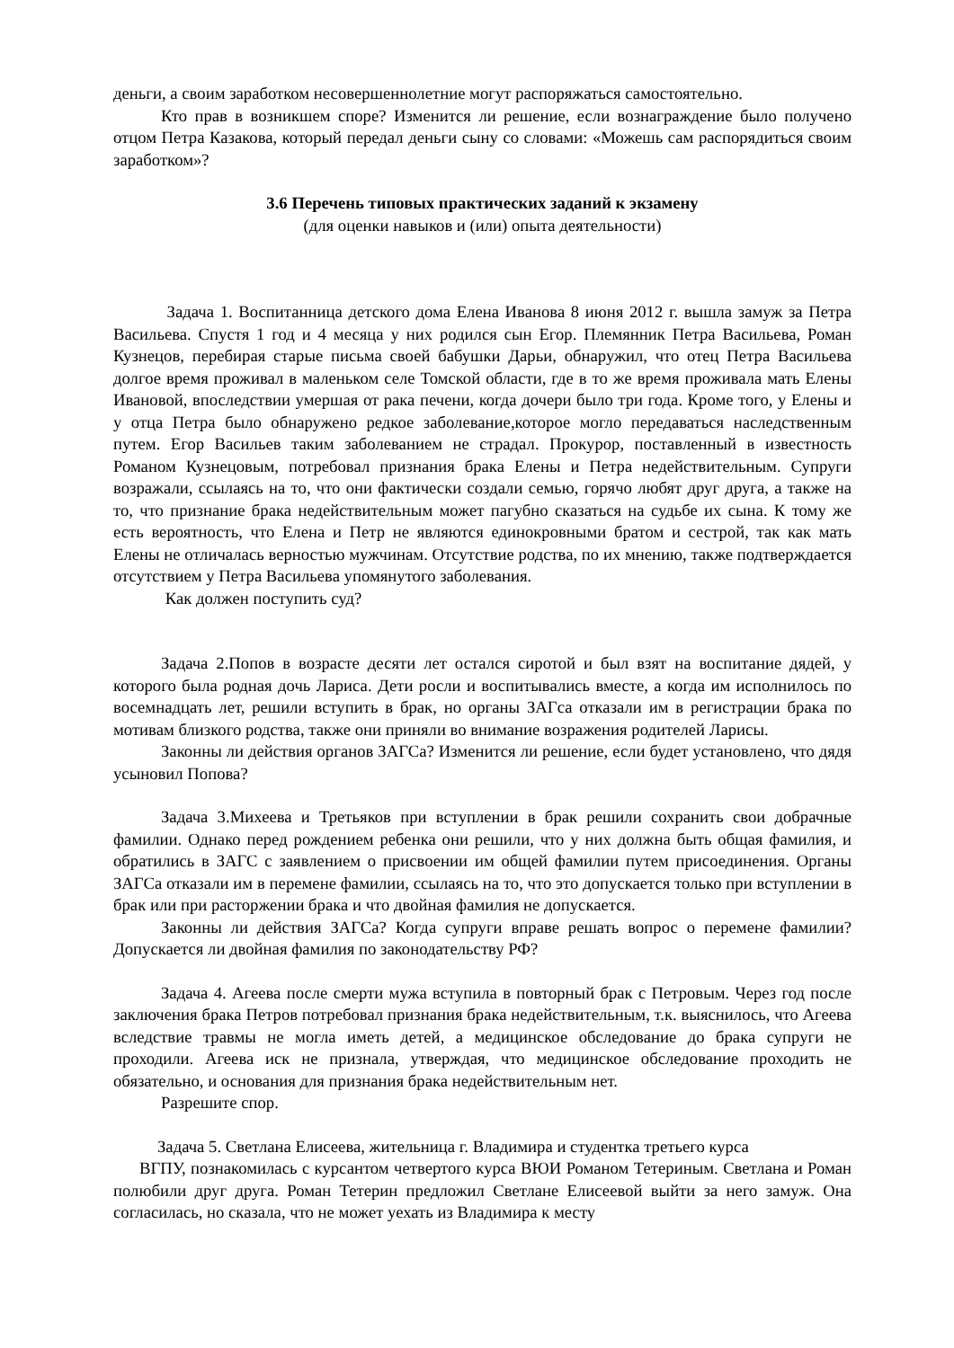деньги, а своим заработком несовершеннолетние могут распоряжаться самостоятельно.
Кто прав в возникшем споре? Изменится ли решение, если вознаграждение было получено отцом Петра Казакова, который передал деньги сыну со словами: «Можешь сам распорядиться своим заработком»?
3.6 Перечень типовых практических заданий к экзамену
(для оценки навыков и (или) опыта деятельности)
Задача 1. Воспитанница детского дома Елена Иванова 8 июня 2012 г. вышла замуж за Петра Васильева. Спустя 1 год и 4 месяца у них родился сын Егор. Племянник Петра Васильева, Роман Кузнецов, перебирая старые письма своей бабушки Дарьи, обнаружил, что отец Петра Васильева долгое время проживал в маленьком селе Томской области, где в то же время проживала мать Елены Ивановой, впоследствии умершая от рака печени, когда дочери было три года. Кроме того, у Елены и у отца Петра было обнаружено редкое заболевание,которое могло передаваться наследственным путем. Егор Васильев таким заболеванием не страдал. Прокурор, поставленный в известность Романом Кузнецовым, потребовал признания брака Елены и Петра недействительным. Супруги возражали, ссылаясь на то, что они фактически создали семью, горячо любят друг друга, а также на то, что признание брака недействительным может пагубно сказаться на судьбе их сына. К тому же есть вероятность, что Елена и Петр не являются единокровными братом и сестрой, так как мать Елены не отличалась верностью мужчинам. Отсутствие родства, по их мнению, также подтверждается отсутствием у Петра Васильева упомянутого заболевания.
Как должен поступить суд?
Задача 2.Попов в возрасте десяти лет остался сиротой и был взят на воспитание дядей, у которого была родная дочь Лариса. Дети росли и воспитывались вместе, а когда им исполнилось по восемнадцать лет, решили вступить в брак, но органы ЗАГса отказали им в регистрации брака по мотивам близкого родства, также они приняли во внимание возражения родителей Ларисы.
Законны ли действия органов ЗАГСа? Изменится ли решение, если будет установлено, что дядя усыновил Попова?
Задача 3.Михеева и Третьяков при вступлении в брак решили сохранить свои добрачные фамилии. Однако перед рождением ребенка они решили, что у них должна быть общая фамилия, и обратились в ЗАГС с заявлением о присвоении им общей фамилии путем присоединения. Органы ЗАГСа отказали им в перемене фамилии, ссылаясь на то, что это допускается только при вступлении в брак или при расторжении брака и что двойная фамилия не допускается.
Законны ли действия ЗАГСа? Когда супруги вправе решать вопрос о перемене фамилии? Допускается ли двойная фамилия по законодательству РФ?
Задача 4. Агеева после смерти мужа вступила в повторный брак с Петровым. Через год после заключения брака Петров потребовал признания брака недействительным, т.к. выяснилось, что Агеева вследствие травмы не могла иметь детей, а медицинское обследование до брака супруги не проходили. Агеева иск не признала, утверждая, что медицинское обследование проходить не обязательно, и основания для признания брака недействительным нет.
Разрешите спор.
Задача 5. Светлана Елисеева, жительница г. Владимира и студентка третьего курса
ВГПУ, познакомилась с курсантом четвертого курса ВЮИ Романом Тетериным. Светлана и Роман полюбили друг друга. Роман Тетерин предложил Светлане Елисеевой выйти за него замуж. Она согласилась, но сказала, что не может уехать из Владимира к месту